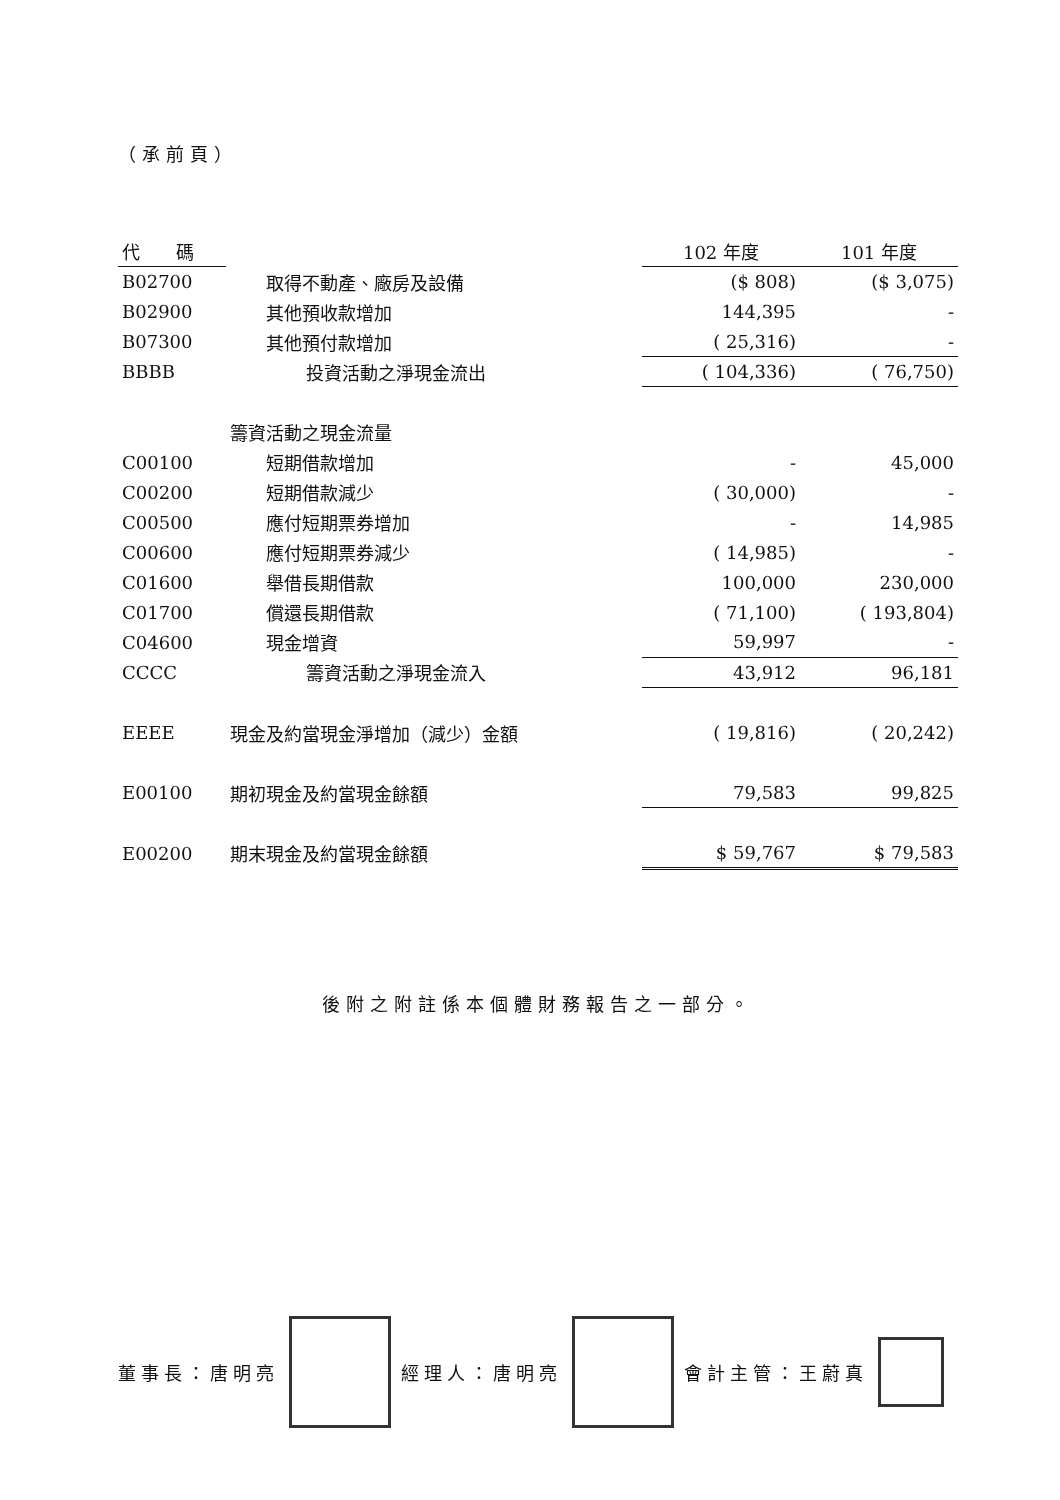（承前頁）
| 代 碼 | | 102 年度 | 101 年度 |
| --- | --- | --- | --- |
| B02700 | 取得不動產、廠房及設備 | ($ 808) | ($ 3,075) |
| B02900 | 其他預收款增加 | 144,395 | - |
| B07300 | 其他預付款增加 | ( 25,316) | - |
| BBBB | 投資活動之淨現金流出 | ( 104,336) | ( 76,750) |
| | 籌資活動之現金流量 | | |
| C00100 | 短期借款增加 | - | 45,000 |
| C00200 | 短期借款減少 | ( 30,000) | - |
| C00500 | 應付短期票券增加 | - | 14,985 |
| C00600 | 應付短期票券減少 | ( 14,985) | - |
| C01600 | 舉借長期借款 | 100,000 | 230,000 |
| C01700 | 償還長期借款 | ( 71,100) | ( 193,804) |
| C04600 | 現金增資 | 59,997 | - |
| CCCC | 籌資活動之淨現金流入 | 43,912 | 96,181 |
| EEEE | 現金及約當現金淨增加（減少）金額 | ( 19,816) | ( 20,242) |
| E00100 | 期初現金及約當現金餘額 | 79,583 | 99,825 |
| E00200 | 期末現金及約當現金餘額 | $ 59,767 | $ 79,583 |
後附之附註係本個體財務報告之一部分。
董事長：唐明亮 經理人：唐明亮 會計主管：王蔚真